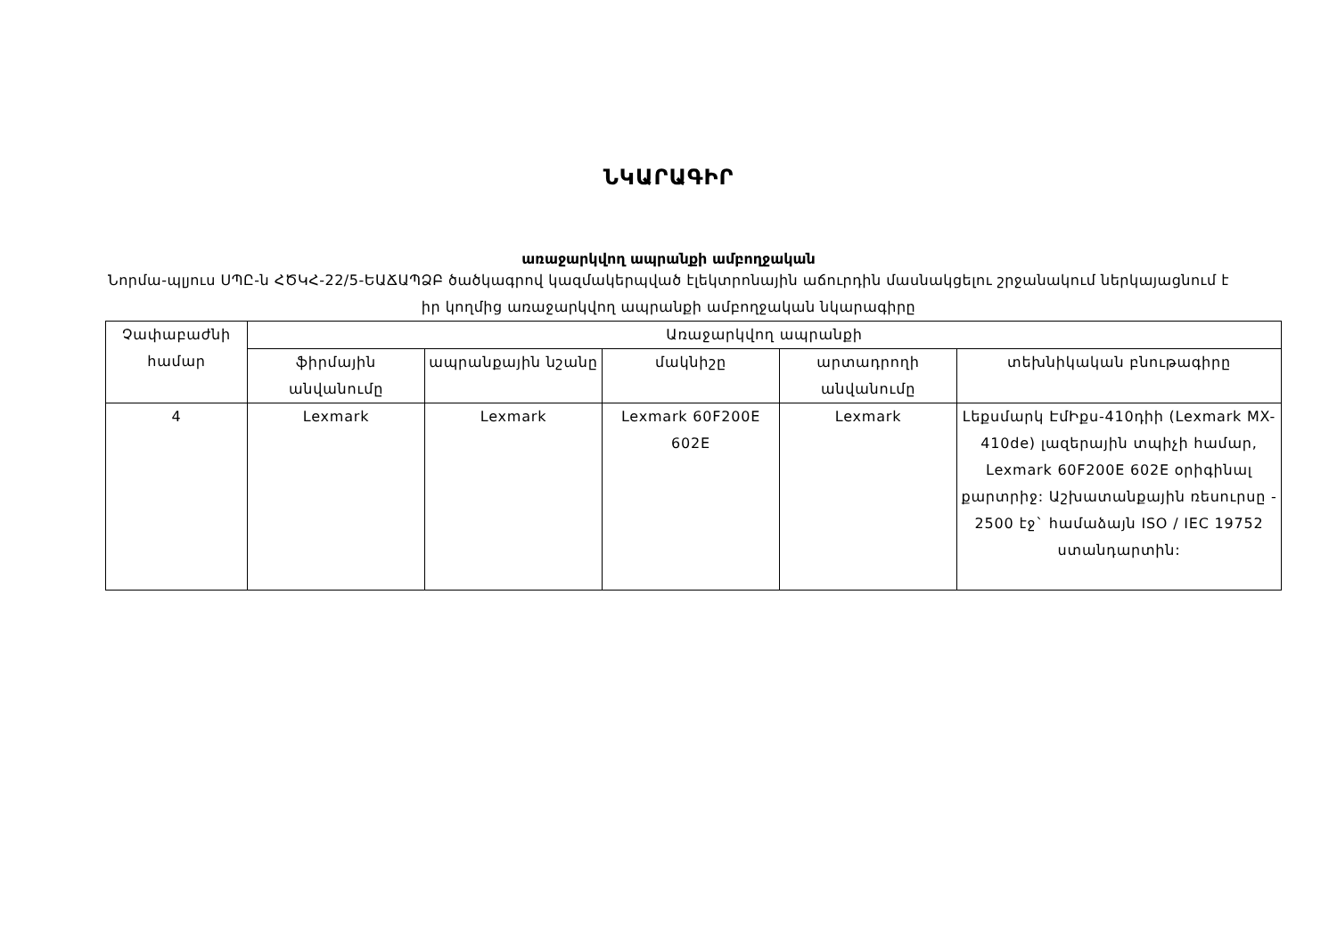ՆԿԱՐԱԳԻՐ
առաջարկվող ապրանքի ամբողջական
Նորմա-պլյուս ՍՊԸ-ն ՀԾԿՀ-22/5-ԵԱՃԱՊՁԲ ծածկագրով կազմակերպված էլեկտրոնային աճուրդին մասնակցելու շրջանակում ներկայացնում է իր կողմից առաջարկվող ապրանքի ամբողջական նկարագիրը
| Չափաբաժնի համար | Առաջարկվող ապրանքի | | | | |
| --- | --- | --- | --- | --- | --- |
| | ֆիրմային անվանումը | ապրանքային նշանը | մակնիշը | արտադրողի անվանումը | տեխնիկական բնութագիրը |
| 4 | Lexmark | Lexmark | Lexmark 60F200E 602E | Lexmark | Լեքսմարկ ԷմԻքս-410դիի (Lexmark MX-410de) լազերային տպիչի համար, Lexmark 60F200E 602E օրիգինալ քարտրիջ: Աշխատանքային ռեսուրսը - 2500 էջ` համաձայն ISO / IEC 19752 ստանդարտին: |